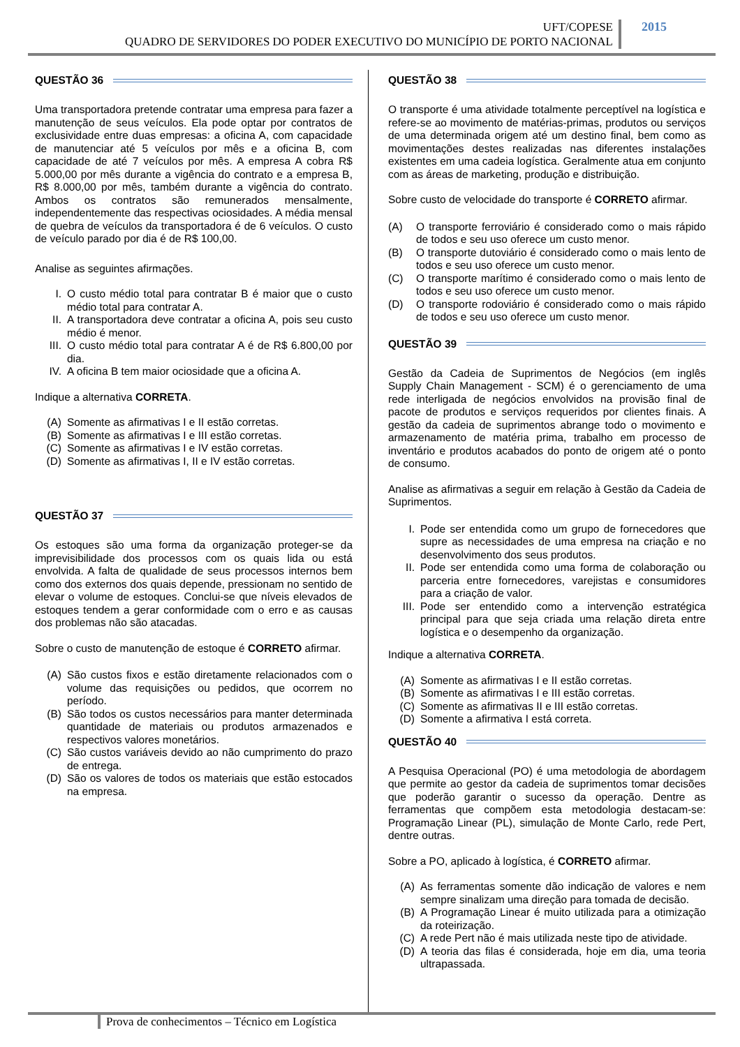UFT/COPESE
QUADRO DE SERVIDORES DO PODER EXECUTIVO DO MUNICÍPIO DE PORTO NACIONAL
2015
QUESTÃO 36
Uma transportadora pretende contratar uma empresa para fazer a manutenção de seus veículos. Ela pode optar por contratos de exclusividade entre duas empresas: a oficina A, com capacidade de manutenciar até 5 veículos por mês e a oficina B, com capacidade de até 7 veículos por mês. A empresa A cobra R$ 5.000,00 por mês durante a vigência do contrato e a empresa B, R$ 8.000,00 por mês, também durante a vigência do contrato. Ambos os contratos são remunerados mensalmente, independentemente das respectivas ociosidades. A média mensal de quebra de veículos da transportadora é de 6 veículos. O custo de veículo parado por dia é de R$ 100,00.
Analise as seguintes afirmações.
I. O custo médio total para contratar B é maior que o custo médio total para contratar A.
II. A transportadora deve contratar a oficina A, pois seu custo médio é menor.
III. O custo médio total para contratar A é de R$ 6.800,00 por dia.
IV. A oficina B tem maior ociosidade que a oficina A.
Indique a alternativa CORRETA.
(A) Somente as afirmativas I e II estão corretas.
(B) Somente as afirmativas I e III estão corretas.
(C) Somente as afirmativas I e IV estão corretas.
(D) Somente as afirmativas I, II e IV estão corretas.
QUESTÃO 37
Os estoques são uma forma da organização proteger-se da imprevisibilidade dos processos com os quais lida ou está envolvida. A falta de qualidade de seus processos internos bem como dos externos dos quais depende, pressionam no sentido de elevar o volume de estoques. Conclui-se que níveis elevados de estoques tendem a gerar conformidade com o erro e as causas dos problemas não são atacadas.
Sobre o custo de manutenção de estoque é CORRETO afirmar.
(A) São custos fixos e estão diretamente relacionados com o volume das requisições ou pedidos, que ocorrem no período.
(B) São todos os custos necessários para manter determinada quantidade de materiais ou produtos armazenados e respectivos valores monetários.
(C) São custos variáveis devido ao não cumprimento do prazo de entrega.
(D) São os valores de todos os materiais que estão estocados na empresa.
QUESTÃO 38
O transporte é uma atividade totalmente perceptível na logística e refere-se ao movimento de matérias-primas, produtos ou serviços de uma determinada origem até um destino final, bem como as movimentações destes realizadas nas diferentes instalações existentes em uma cadeia logística. Geralmente atua em conjunto com as áreas de marketing, produção e distribuição.
Sobre custo de velocidade do transporte é CORRETO afirmar.
(A) O transporte ferroviário é considerado como o mais rápido de todos e seu uso oferece um custo menor.
(B) O transporte dutoviário é considerado como o mais lento de todos e seu uso oferece um custo menor.
(C) O transporte marítimo é considerado como o mais lento de todos e seu uso oferece um custo menor.
(D) O transporte rodoviário é considerado como o mais rápido de todos e seu uso oferece um custo menor.
QUESTÃO 39
Gestão da Cadeia de Suprimentos de Negócios (em inglês Supply Chain Management - SCM) é o gerenciamento de uma rede interligada de negócios envolvidos na provisão final de pacote de produtos e serviços requeridos por clientes finais. A gestão da cadeia de suprimentos abrange todo o movimento e armazenamento de matéria prima, trabalho em processo de inventário e produtos acabados do ponto de origem até o ponto de consumo.
Analise as afirmativas a seguir em relação à Gestão da Cadeia de Suprimentos.
I. Pode ser entendida como um grupo de fornecedores que supre as necessidades de uma empresa na criação e no desenvolvimento dos seus produtos.
II. Pode ser entendida como uma forma de colaboração ou parceria entre fornecedores, varejistas e consumidores para a criação de valor.
III. Pode ser entendido como a intervenção estratégica principal para que seja criada uma relação direta entre logística e o desempenho da organização.
Indique a alternativa CORRETA.
(A) Somente as afirmativas I e II estão corretas.
(B) Somente as afirmativas I e III estão corretas.
(C) Somente as afirmativas II e III estão corretas.
(D) Somente a afirmativa I está correta.
QUESTÃO 40
A Pesquisa Operacional (PO) é uma metodologia de abordagem que permite ao gestor da cadeia de suprimentos tomar decisões que poderão garantir o sucesso da operação. Dentre as ferramentas que compõem esta metodologia destacam-se: Programação Linear (PL), simulação de Monte Carlo, rede Pert, dentre outras.
Sobre a PO, aplicado à logística, é CORRETO afirmar.
(A) As ferramentas somente dão indicação de valores e nem sempre sinalizam uma direção para tomada de decisão.
(B) A Programação Linear é muito utilizada para a otimização da roteirização.
(C) A rede Pert não é mais utilizada neste tipo de atividade.
(D) A teoria das filas é considerada, hoje em dia, uma teoria ultrapassada.
Prova de conhecimentos – Técnico em Logística